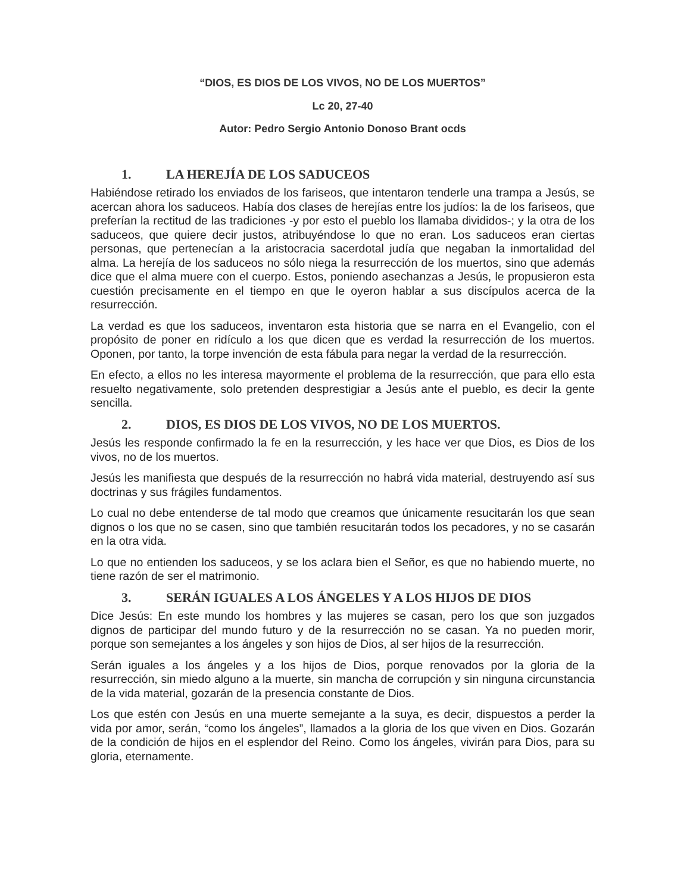“DIOS, ES DIOS DE LOS VIVOS, NO DE LOS MUERTOS”
Lc 20, 27-40
Autor: Pedro Sergio Antonio Donoso Brant ocds
1. LA HEREJÍA DE LOS SADUCEOS
Habiéndose retirado los enviados de los fariseos, que intentaron tenderle una trampa a Jesús, se acercan ahora los saduceos. Había dos clases de herejías entre los judíos: la de los fariseos, que preferían la rectitud de las tradiciones -y por esto el pueblo los llamaba divididos-; y la otra de los saduceos, que quiere decir justos, atribuyéndose lo que no eran. Los saduceos eran ciertas personas, que pertenecían a la aristocracia sacerdotal judía que negaban la inmortalidad del alma. La herejía de los saduceos no sólo niega la resurrección de los muertos, sino que además dice que el alma muere con el cuerpo. Estos, poniendo asechanzas a Jesús, le propusieron esta cuestión precisamente en el tiempo en que le oyeron hablar a sus discípulos acerca de la resurrección.
La verdad es que los saduceos, inventaron esta historia que se narra en el Evangelio, con el propósito de poner en ridículo a los que dicen que es verdad la resurrección de los muertos. Oponen, por tanto, la torpe invención de esta fábula para negar la verdad de la resurrección.
En efecto, a ellos no les interesa mayormente el problema de la resurrección, que para ello esta resuelto negativamente, solo pretenden desprestigiar a Jesús ante el pueblo, es decir la gente sencilla.
2. DIOS, ES DIOS DE LOS VIVOS, NO DE LOS MUERTOS.
Jesús les responde confirmado la fe en la resurrección, y les hace ver que Dios, es Dios de los vivos, no de los muertos.
Jesús les manifiesta que después de la resurrección no habrá vida material, destruyendo así sus doctrinas y sus frágiles fundamentos.
Lo cual no debe entenderse de tal modo que creamos que únicamente resucitarán los que sean dignos o los que no se casen, sino que también resucitarán todos los pecadores, y no se casarán en la otra vida.
Lo que no entienden los saduceos, y se los aclara bien el Señor, es que no habiendo muerte, no tiene razón de ser el matrimonio.
3. SERÁN IGUALES A LOS ÁNGELES Y A LOS HIJOS DE DIOS
Dice Jesús: En este mundo los hombres y las mujeres se casan, pero los que son juzgados dignos de participar del mundo futuro y de la resurrección no se casan. Ya no pueden morir, porque son semejantes a los ángeles y son hijos de Dios, al ser hijos de la resurrección.
Serán iguales a los ángeles y a los hijos de Dios, porque renovados por la gloria de la resurrección, sin miedo alguno a la muerte, sin mancha de corrupción y sin ninguna circunstancia de la vida material, gozarán de la presencia constante de Dios.
Los que estén con Jesús en una muerte semejante a la suya, es decir, dispuestos a perder la vida por amor, serán, “como los ángeles”, llamados a la gloria de los que viven en Dios. Gozarán de la condición de hijos en el esplendor del Reino. Como los ángeles, vivirán para Dios, para su gloria, eternamente.